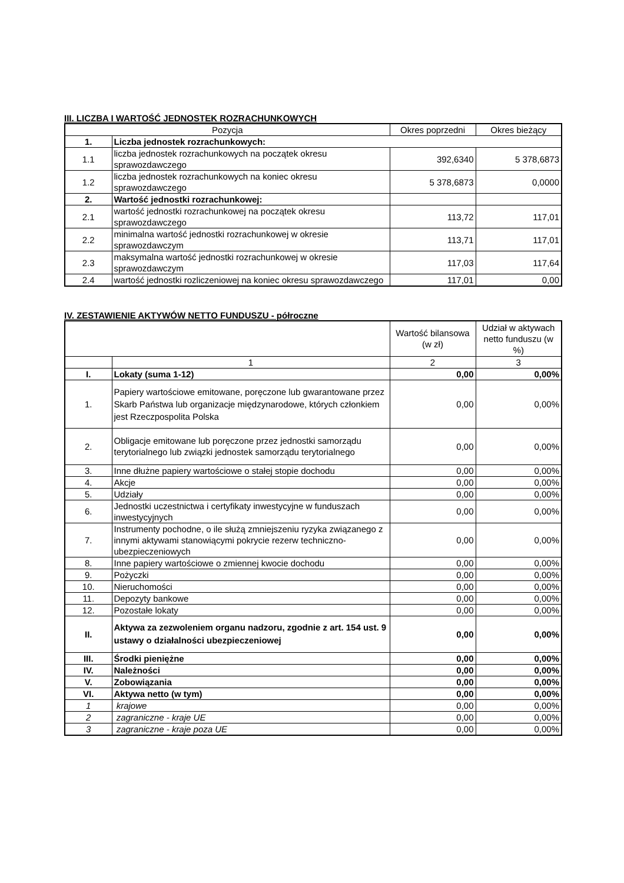III. LICZBA I WARTOŚĆ JEDNOSTEK ROZRACHUNKOWYCH
| Pozycja | | Okres poprzedni | Okres bieżący |
| --- | --- | --- | --- |
| 1. | Liczba jednostek rozrachunkowych: | | |
| 1.1 | liczba jednostek rozrachunkowych na początek okresu sprawozdawczego | 392,6340 | 5 378,6873 |
| 1.2 | liczba jednostek rozrachunkowych na koniec okresu sprawozdawczego | 5 378,6873 | 0,0000 |
| 2. | Wartość jednostki rozrachunkowej: | | |
| 2.1 | wartość jednostki rozrachunkowej na początek okresu sprawozdawczego | 113,72 | 117,01 |
| 2.2 | minimalna wartość jednostki rozrachunkowej w okresie sprawozdawczym | 113,71 | 117,01 |
| 2.3 | maksymalna wartość jednostki rozrachunkowej w okresie sprawozdawczym | 117,03 | 117,64 |
| 2.4 | wartość jednostki rozliczeniowej na koniec okresu sprawozdawczego | 117,01 | 0,00 |
IV. ZESTAWIENIE AKTYWÓW NETTO FUNDUSZU - półroczne
| | | Wartość bilansowa (w zł) | Udział w aktywach netto funduszu (w %) |
| --- | --- | --- | --- |
| | 1 | 2 | 3 |
| I. | Lokaty (suma 1-12) | 0,00 | 0,00% |
| 1. | Papiery wartościowe emitowane, poręczone lub gwarantowane przez Skarb Państwa lub organizacje międzynarodowe, których członkiem jest Rzeczpospolita Polska | 0,00 | 0,00% |
| 2. | Obligacje emitowane lub poręczone przez jednostki samorządu terytorialnego lub związki jednostek samorządu terytorialnego | 0,00 | 0,00% |
| 3. | Inne dłużne papiery wartościowe o stałej stopie dochodu | 0,00 | 0,00% |
| 4. | Akcje | 0,00 | 0,00% |
| 5. | Udziały | 0,00 | 0,00% |
| 6. | Jednostki uczestnictwa i certyfikaty inwestycyjne w funduszach inwestycyjnych | 0,00 | 0,00% |
| 7. | Instrumenty pochodne, o ile służą zmniejszeniu ryzyka związanego z innymi aktywami stanowiącymi pokrycie rezerw techniczno-ubezpieczeniowych | 0,00 | 0,00% |
| 8. | Inne papiery wartościowe o zmiennej kwocie dochodu | 0,00 | 0,00% |
| 9. | Pożyczki | 0,00 | 0,00% |
| 10. | Nieruchomości | 0,00 | 0,00% |
| 11. | Depozyty bankowe | 0,00 | 0,00% |
| 12. | Pozostałe lokaty | 0,00 | 0,00% |
| II. | Aktywa za zezwoleniem organu nadzoru, zgodnie z art. 154 ust. 9 ustawy o działalności ubezpieczeniowej | 0,00 | 0,00% |
| III. | Środki pieniężne | 0,00 | 0,00% |
| IV. | Należności | 0,00 | 0,00% |
| V. | Zobowiązania | 0,00 | 0,00% |
| VI. | Aktywa netto (w tym) | 0,00 | 0,00% |
| 1 | krajowe | 0,00 | 0,00% |
| 2 | zagraniczne - kraje UE | 0,00 | 0,00% |
| 3 | zagraniczne - kraje poza UE | 0,00 | 0,00% |